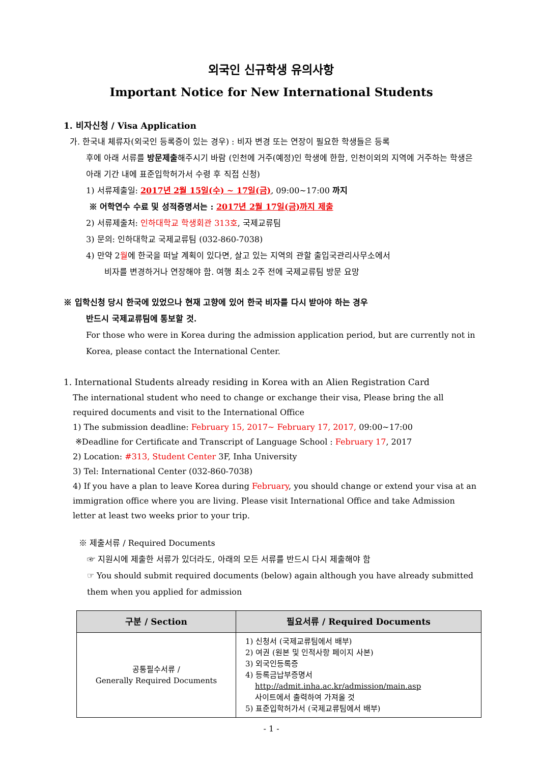외국인 신규학생 유의사항
Important Notice for New International Students
1. 비자신청 / Visa Application
가. 한국내 체류자(외국인 등록증이 있는 경우) : 비자 변경 또는 연장이 필요한 학생들은 등록
후에 아래 서류를 방문제출해주시기 바람 (인천에 거주(예정)인 학생에 한함, 인천이외의 지역에 거주하는 학생은 아래 기간 내에 표준입학허가서 수령 후 직접 신청)
1) 서류제출일: 2017년 2월 15일(수) ~ 17일(금), 09:00~17:00 까지
※ 어학연수 수료 및 성적증명서는 : 2017년 2월 17일(금)까지 제출
2) 서류제출처: 인하대학교 학생회관 313호, 국제교류팀
3) 문의: 인하대학교 국제교류팀 (032-860-7038)
4) 만약 2월에 한국을 떠날 계획이 있다면, 살고 있는 지역의 관할 출입국관리사무소에서
비자를 변경하거나 연장해야 함. 여행 최소 2주 전에 국제교류팀 방문 요망
※ 입학신청 당시 한국에 있었으나 현재 고향에 있어 한국 비자를 다시 받아야 하는 경우
반드시 국제교류팀에 통보할 것.
For those who were in Korea during the admission application period, but are currently not in Korea, please contact the International Center.
1. International Students already residing in Korea with an Alien Registration Card
The international student who need to change or exchange their visa, Please bring the all required documents and visit to the International Office
1) The submission deadline: February 15, 2017~ February 17, 2017, 09:00~17:00
※Deadline for Certificate and Transcript of Language School : February 17, 2017
2) Location: #313, Student Center 3F, Inha University
3) Tel: International Center (032-860-7038)
4) If you have a plan to leave Korea during February, you should change or extend your visa at an immigration office where you are living. Please visit International Office and take Admission letter at least two weeks prior to your trip.
※ 제출서류 / Required Documents
☞ 지원시에 제출한 서류가 있더라도, 아래의 모든 서류를 반드시 다시 제출해야 함
☞ You should submit required documents (below) again although you have already submitted them when you applied for admission
| 구분 / Section | 필요서류 / Required Documents |
| --- | --- |
| 공통필수서류 / Generally Required Documents | 1) 신청서 (국제교류팀에서 배부) 2) 여권 (원본 및 인적사항 페이지 사본) 3) 외국인등록증 4) 등록금납부증명서 http://admit.inha.ac.kr/admission/main.asp 사이트에서 출력하여 가져올 것 5) 표준입학허가서 (국제교류팀에서 배부) |
- 1 -